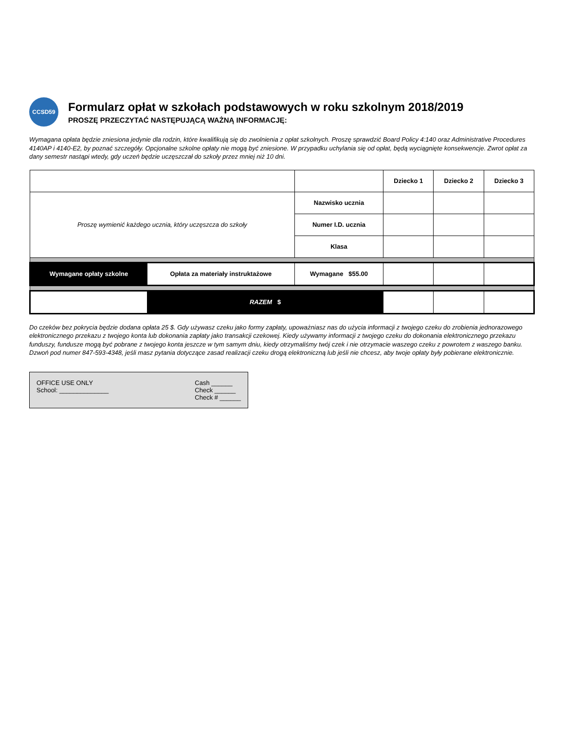CCSD59
Formularz opłat w szkołach podstawowych w roku szkolnym 2018/2019
PROSZĘ PRZECZYTAĆ NASTĘPUJĄCĄ WAŻNĄ INFORMACJĘ:
Wymagana opłata będzie zniesiona jedynie dla rodzin, które kwalifikują się do zwolnienia z opłat szkolnych. Proszę sprawdzić Board Policy 4:140 oraz Administrative Procedures 4140AP i 4140-E2, by poznać szczegóły. Opcjonalne szkolne opłaty nie mogą być zniesione. W przypadku uchylania się od opłat, będą wyciągnięte konsekwencje. Zwrot opłat za dany semestr nastąpi wtedy, gdy uczeń będzie uczęszczał do szkoły przez mniej niż 10 dni.
| | | | Dziecko 1 | Dziecko 2 | Dziecko 3 |
| --- | --- | --- | --- | --- | --- |
| Proszę wymienić każdego ucznia, który uczęszcza do szkoły | | Nazwisko ucznia | | | |
| | | Numer I.D. ucznia | | | |
| | | Klasa | | | |
| Wymagane opłaty szkolne | Opłata za materiały instruktażowe | Wymagane $55.00 | | | |
| | RAZEM $ | | | | |
Do czeków bez pokrycia będzie dodana opłata 25 $. Gdy używasz czeku jako formy zapłaty, upoważniasz nas do użycia informacji z twojego czeku do zrobienia jednorazowego elektronicznego przekazu z twojego konta lub dokonania zapłaty jako transakcji czekowej. Kiedy używamy informacji z twojego czeku do dokonania elektronicznego przekazu funduszy, fundusze mogą być pobrane z twojego konta jeszcze w tym samym dniu, kiedy otrzymaliśmy twój czek i nie otrzymacie waszego czeku z powrotem z waszego banku. Dzwoń pod numer 847-593-4348, jeśli masz pytania dotyczące zasad realizacji czeku drogą elektroniczną lub jeśli nie chcesz, aby twoje opłaty były pobierane elektronicznie.
OFFICE USE ONLY
School: ______________
Cash ______
Check ______
Check # ______